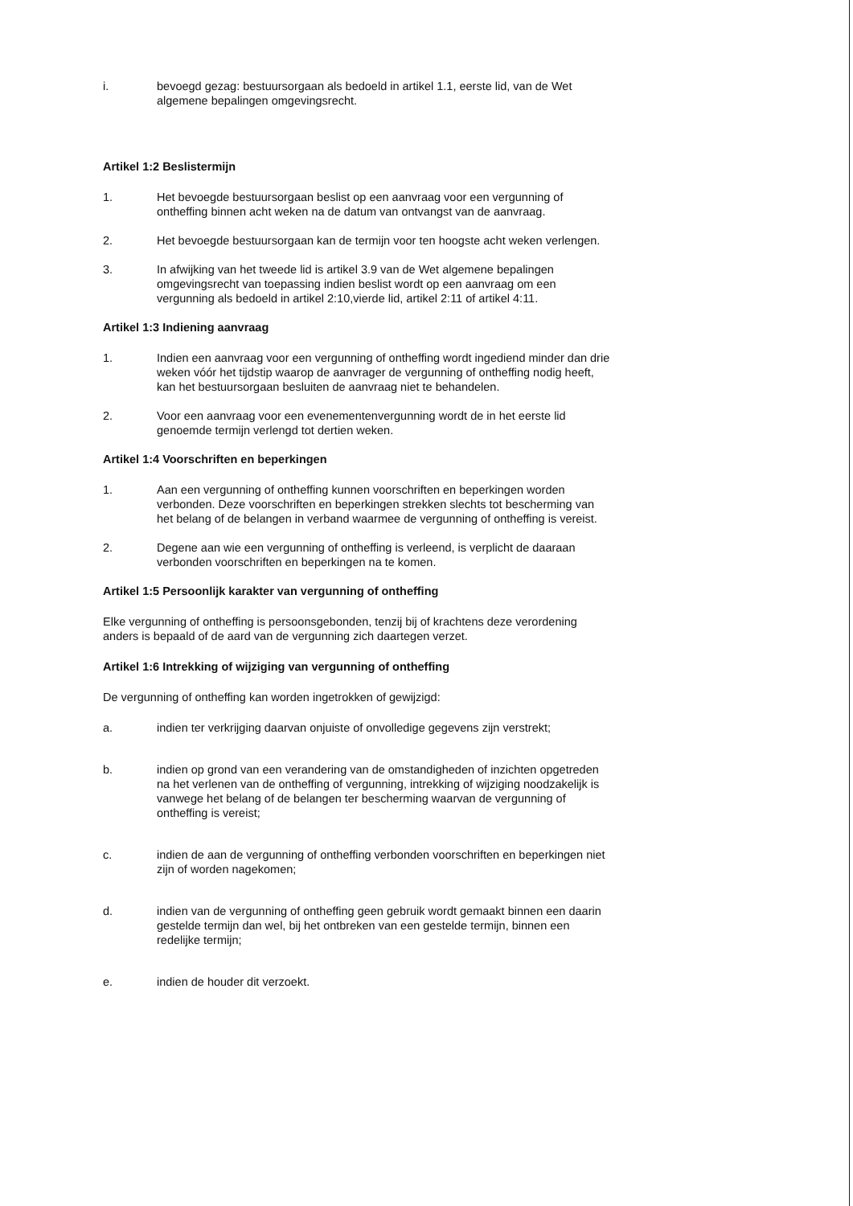i. bevoegd gezag: bestuursorgaan als bedoeld in artikel 1.1, eerste lid, van de Wet algemene bepalingen omgevingsrecht.
Artikel 1:2 Beslistermijn
1. Het bevoegde bestuursorgaan beslist op een aanvraag voor een vergunning of ontheffing binnen acht weken na de datum van ontvangst van de aanvraag.
2. Het bevoegde bestuursorgaan kan de termijn voor ten hoogste acht weken verlengen.
3. In afwijking van het tweede lid is artikel 3.9 van de Wet algemene bepalingen omgevingsrecht van toepassing indien beslist wordt op een aanvraag om een vergunning als bedoeld in artikel 2:10,vierde lid, artikel 2:11 of artikel 4:11.
Artikel 1:3 Indiening aanvraag
1. Indien een aanvraag voor een vergunning of ontheffing wordt ingediend minder dan drie weken vóór het tijdstip waarop de aanvrager de vergunning of ontheffing nodig heeft, kan het bestuursorgaan besluiten de aanvraag niet te behandelen.
2. Voor een aanvraag voor een evenementenvergunning wordt de in het eerste lid genoemde termijn verlengd tot dertien weken.
Artikel 1:4 Voorschriften en beperkingen
1. Aan een vergunning of ontheffing kunnen voorschriften en beperkingen worden verbonden. Deze voorschriften en beperkingen strekken slechts tot bescherming van het belang of de belangen in verband waarmee de vergunning of ontheffing is vereist.
2. Degene aan wie een vergunning of ontheffing is verleend, is verplicht de daaraan verbonden voorschriften en beperkingen na te komen.
Artikel 1:5 Persoonlijk karakter van vergunning of ontheffing
Elke vergunning of ontheffing is persoonsgebonden, tenzij bij of krachtens deze verordening anders is bepaald of de aard van de vergunning zich daartegen verzet.
Artikel 1:6 Intrekking of wijziging van vergunning of ontheffing
De vergunning of ontheffing kan worden ingetrokken of gewijzigd:
a. indien ter verkrijging daarvan onjuiste of onvolledige gegevens zijn verstrekt;
b. indien op grond van een verandering van de omstandigheden of inzichten opgetreden na het verlenen van de ontheffing of vergunning, intrekking of wijziging noodzakelijk is vanwege het belang of de belangen ter bescherming waarvan de vergunning of ontheffing is vereist;
c. indien de aan de vergunning of ontheffing verbonden voorschriften en beperkingen niet zijn of worden nagekomen;
d. indien van de vergunning of ontheffing geen gebruik wordt gemaakt binnen een daarin gestelde termijn dan wel, bij het ontbreken van een gestelde termijn, binnen een redelijke termijn;
e. indien de houder dit verzoekt.